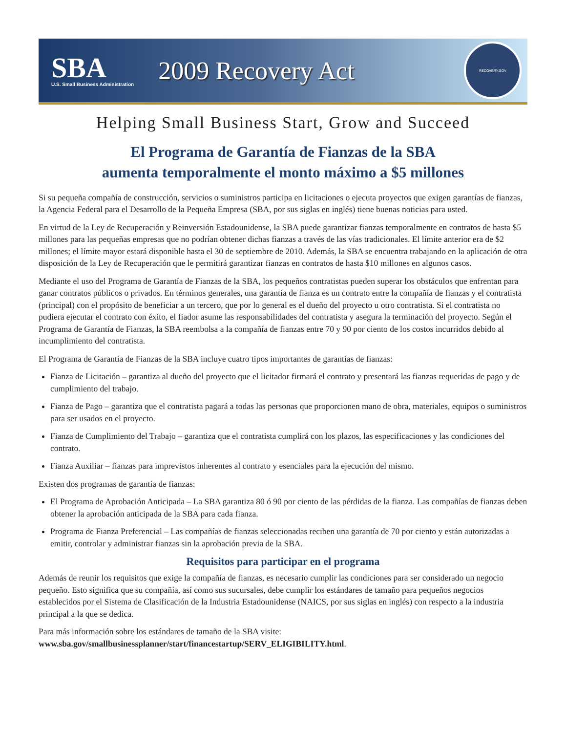SBA
U.S. Small Business Administration
2009 Recovery Act
RECOVERY.GOV
Helping Small Business Start, Grow and Succeed
El Programa de Garantía de Fianzas de la SBA
aumenta temporalmente el monto máximo a $5 millones
Si su pequeña compañía de construcción, servicios o suministros participa en licitaciones o ejecuta proyectos que exigen garantías de fianzas, la Agencia Federal para el Desarrollo de la Pequeña Empresa (SBA, por sus siglas en inglés) tiene buenas noticias para usted.
En virtud de la Ley de Recuperación y Reinversión Estadounidense, la SBA puede garantizar fianzas temporalmente en contratos de hasta $5 millones para las pequeñas empresas que no podrían obtener dichas fianzas a través de las vías tradicionales. El límite anterior era de $2 millones; el límite mayor estará disponible hasta el 30 de septiembre de 2010. Además, la SBA se encuentra trabajando en la aplicación de otra disposición de la Ley de Recuperación que le permitirá garantizar fianzas en contratos de hasta $10 millones en algunos casos.
Mediante el uso del Programa de Garantía de Fianzas de la SBA, los pequeños contratistas pueden superar los obstáculos que enfrentan para ganar contratos públicos o privados. En términos generales, una garantía de fianza es un contrato entre la compañía de fianzas y el contratista (principal) con el propósito de beneficiar a un tercero, que por lo general es el dueño del proyecto u otro contratista. Si el contratista no pudiera ejecutar el contrato con éxito, el fiador asume las responsabilidades del contratista y asegura la terminación del proyecto. Según el Programa de Garantía de Fianzas, la SBA reembolsa a la compañía de fianzas entre 70 y 90 por ciento de los costos incurridos debido al incumplimiento del contratista.
El Programa de Garantía de Fianzas de la SBA incluye cuatro tipos importantes de garantías de fianzas:
Fianza de Licitación – garantiza al dueño del proyecto que el licitador firmará el contrato y presentará las fianzas requeridas de pago y de cumplimiento del trabajo.
Fianza de Pago – garantiza que el contratista pagará a todas las personas que proporcionen mano de obra, materiales, equipos o suministros para ser usados en el proyecto.
Fianza de Cumplimiento del Trabajo – garantiza que el contratista cumplirá con los plazos, las especificaciones y las condiciones del contrato.
Fianza Auxiliar – fianzas para imprevistos inherentes al contrato y esenciales para la ejecución del mismo.
Existen dos programas de garantía de fianzas:
El Programa de Aprobación Anticipada – La SBA garantiza 80 ó 90 por ciento de las pérdidas de la fianza. Las compañías de fianzas deben obtener la aprobación anticipada de la SBA para cada fianza.
Programa de Fianza Preferencial – Las compañías de fianzas seleccionadas reciben una garantía de 70 por ciento y están autorizadas a emitir, controlar y administrar fianzas sin la aprobación previa de la SBA.
Requisitos para participar en el programa
Además de reunir los requisitos que exige la compañía de fianzas, es necesario cumplir las condiciones para ser considerado un negocio pequeño. Esto significa que su compañía, así como sus sucursales, debe cumplir los estándares de tamaño para pequeños negocios establecidos por el Sistema de Clasificación de la Industria Estadounidense (NAICS, por sus siglas en inglés) con respecto a la industria principal a la que se dedica.
Para más información sobre los estándares de tamaño de la SBA visite:
www.sba.gov/smallbusinessplanner/start/financestartup/SERV_ELIGIBILITY.html.